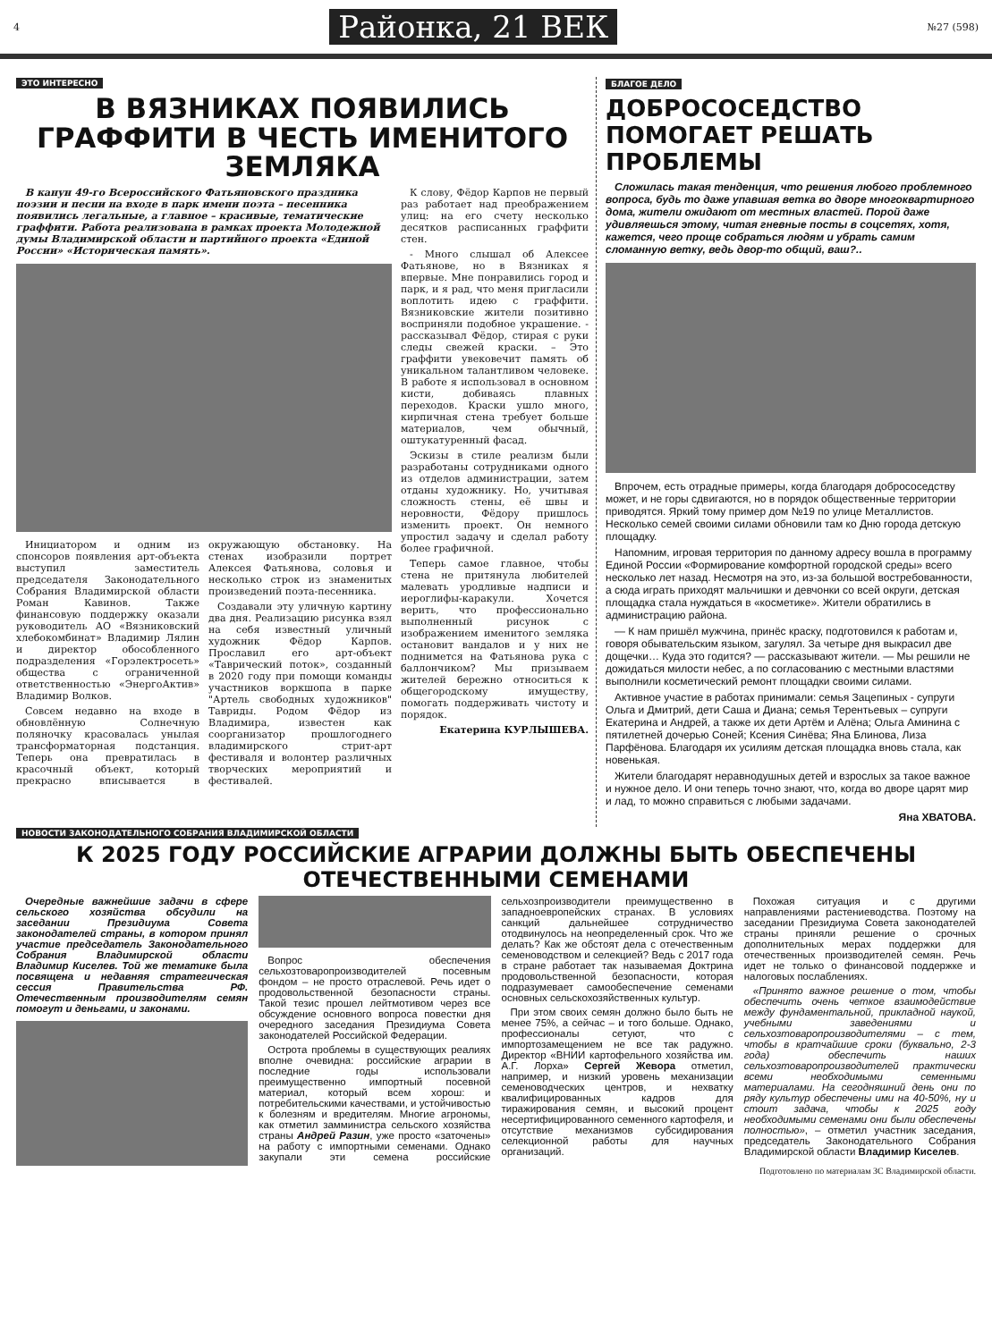4 Районка, 21 ВЕК №27 (598)
ЭТО ИНТЕРЕСНО
В ВЯЗНИКАХ ПОЯВИЛИСЬ ГРАФФИТИ В ЧЕСТЬ ИМЕНИТОГО ЗЕМЛЯКА
В канун 49-го Всероссийского Фатьяновского праздника поэзии и песни на входе в парк имени поэта – песенника появились легальные, а главное – красивые, тематические граффити. Работа реализована в рамках проекта Молодежной думы Владимирской области и партийного проекта «Единой России» «Историческая память».
Инициатором и одним из спонсоров появления арт-объекта выступил заместитель председателя Законодательного Собрания Владимирской области Роман Кавинов. Также финансовую поддержку оказали руководитель АО «Вязниковский хлебокомбинат» Владимир Лялин и директор обособленного подразделения «Горэлектросеть» общества с ограниченной ответственностью «ЭнергоАктив» Владимир Волков.
Совсем недавно на входе в обновлённую Солнечную поляночку красовалась унылая трансформаторная подстанция. Теперь она превратилась в красочный объект, который прекрасно вписывается в окружающую обстановку. На стенах изобразили портрет Алексея Фатьянова, соловья и несколько строк из знаменитых произведений поэта-песенника.
Создавали эту уличную картину два дня. Реализацию рисунка взял на себя известный уличный художник Фёдор Карпов. Прославил его арт-объект «Таврический поток», созданный в 2020 году при помощи команды участников воркшопа в парке "Артель свободных художников" Тавриды. Родом Фёдор из Владимира, известен как соорганизатор прошлогоднего владимирского стрит-арт фестиваля и волонтер различных творческих мероприятий и фестивалей.
К слову, Фёдор Карпов не первый раз работает над преображением улиц: на его счету несколько десятков расписанных граффити стен.
- Много слышал об Алексее Фатьянове, но в Вязниках я впервые. Мне понравились город и парк, и я рад, что меня пригласили воплотить идею с граффити. Вязниковские жители позитивно восприняли подобное украшение. - рассказывал Фёдор, стирая с руки следы свежей краски. – Это граффити увековечит память об уникальном талантливом человеке. В работе я использовал в основном кисти, добиваясь плавных переходов. Краски ушло много, кирпичная стена требует больше материалов, чем обычный, оштукатуренный фасад.
Эскизы в стиле реализм были разработаны сотрудниками одного из отделов администрации, затем отданы художнику. Но, учитывая сложность стены, её швы и неровности, Фёдору пришлось изменить проект. Он немного упростил задачу и сделал работу более графичной.
Теперь самое главное, чтобы стена не притянула любителей малевать уродливые надписи и иероглифы-каракули. Хочется верить, что профессионально выполненный рисунок с изображением именитого земляка остановит вандалов и у них не поднимется на Фатьянова рука с баллончиком? Мы призываем жителей бережно относиться к общегородскому имуществу, помогать поддерживать чистоту и порядок.
Екатерина КУРЛЫШЕВА.
БЛАГОЕ ДЕЛО
ДОБРОСОСЕДСТВО ПОМОГАЕТ РЕШАТЬ ПРОБЛЕМЫ
Сложилась такая тенденция, что решения любого проблемного вопроса, будь то даже упавшая ветка во дворе многоквартирного дома, жители ожидают от местных властей. Порой даже удивляешься этому, читая гневные посты в соцсетях, хотя, кажется, чего проще собраться людям и убрать самим сломанную ветку, ведь двор-то общий, ваш?..
Впрочем, есть отрадные примеры, когда благодаря добрососедству может, и не горы сдвигаются, но в порядок общественные территории приводятся. Яркий тому пример дом №19 по улице Металлистов. Несколько семей своими силами обновили там ко Дню города детскую площадку.
Напомним, игровая территория по данному адресу вошла в программу Единой России «Формирование комфортной городской среды» всего несколько лет назад. Несмотря на это, из-за большой востребованности, а сюда играть приходят мальчишки и девчонки со всей округи, детская площадка стала нуждаться в «косметике». Жители обратились в администрацию района.
— К нам пришёл мужчина, принёс краску, подготовился к работам и, говоря обывательским языком, загулял. За четыре дня выкрасил две дощечки… Куда это годится? — рассказывают жители. — Мы решили не дожидаться милости небес, а по согласованию с местными властями выполнили косметический ремонт площадки своими силами.
Активное участие в работах принимали: семья Зацепиных - супруги Ольга и Дмитрий, дети Саша и Диана; семья Терентьевых – супруги Екатерина и Андрей, а также их дети Артём и Алёна; Ольга Аминина с пятилетней дочерью Соней; Ксения Синёва; Яна Блинова, Лиза Парфёнова. Благодаря их усилиям детская площадка вновь стала, как новенькая.
Жители благодарят неравнодушных детей и взрослых за такое важное и нужное дело. И они теперь точно знают, что, когда во дворе царят мир и лад, то можно справиться с любыми задачами.
Яна ХВАТОВА.
НОВОСТИ ЗАКОНОДАТЕЛЬНОГО СОБРАНИЯ ВЛАДИМИРСКОЙ ОБЛАСТИ
К 2025 ГОДУ РОССИЙСКИЕ АГРАРИИ ДОЛЖНЫ БЫТЬ ОБЕСПЕЧЕНЫ ОТЕЧЕСТВЕННЫМИ СЕМЕНАМИ
Очередные важнейшие задачи в сфере сельского хозяйства обсудили на заседании Президиума Совета законодателей страны, в котором принял участие председатель Законодательного Собрания Владимирской области Владимир Киселев. Той же тематике была посвящена и недавняя стратегическая сессия Правительства РФ. Отечественным производителям семян помогут и деньгами, и законами.
Вопрос обеспечения сельхозтоваропроизводителей посевным фондом – не просто отраслевой. Речь идет о продовольственной безопасности страны. Такой тезис прошел лейтмотивом через все обсуждение основного вопроса повестки дня очередного заседания Президиума Совета законодателей Российской Федерации.
Острота проблемы в существующих реалиях вполне очевидна: российские аграрии в последние годы использовали преимущественно импортный посевной материал, который всем хорош: и потребительскими качествами, и устойчивостью к болезням и вредителям. Многие агрономы, как отметил замминистра сельского хозяйства страны Андрей Разин, уже просто «заточены» на работу с импортными семенами. Однако закупали эти семена российские сельхозпроизводители преимущественно в западноевропейских странах. В условиях санкций дальнейшее сотрудничество отодвинулось на неопределенный срок. Что же делать? Как же обстоят дела с отечественным семеноводством и селекцией? Ведь с 2017 года в стране работает так называемая Доктрина продовольственной безопасности, которая подразумевает самообеспечение семенами основных сельскохозяйственных культур.
При этом своих семян должно было быть не менее 75%, а сейчас – и того больше. Однако, профессионалы сетуют, что с импортозамещением не все так радужно. Директор «ВНИИ картофельного хозяйства им. А.Г. Лорха» Сергей Жевора отметил, например, и низкий уровень механизации семеноводческих центров, и нехватку квалифицированных кадров для тиражирования семян, и высокий процент несертифицированного семенного картофеля, и отсутствие механизмов субсидирования селекционной работы для научных организаций.
Похожая ситуация и с другими направлениями растениеводства. Поэтому на заседании Президиума Совета законодателей страны приняли решение о срочных дополнительных мерах поддержки для отечественных производителей семян. Речь идет не только о финансовой поддержке и налоговых послаблениях.
«Принято важное решение о том, чтобы обеспечить очень четкое взаимодействие между фундаментальной, прикладной наукой, учебными заведениями и сельхозтоваропроизводителями – с тем, чтобы в кратчайшие сроки (буквально, 2-3 года) обеспечить наших сельхозтоваропроизводителей практически всеми необходимыми семенными материалами. На сегодняшний день они по ряду культур обеспечены ими на 40-50%, ну и стоит задача, чтобы к 2025 году необходимыми семенами они были обеспечены полностью», – отметил участник заседания, председатель Законодательного Собрания Владимирской области Владимир Киселев.
Подготовлено по материалам ЗС Владимирской области.